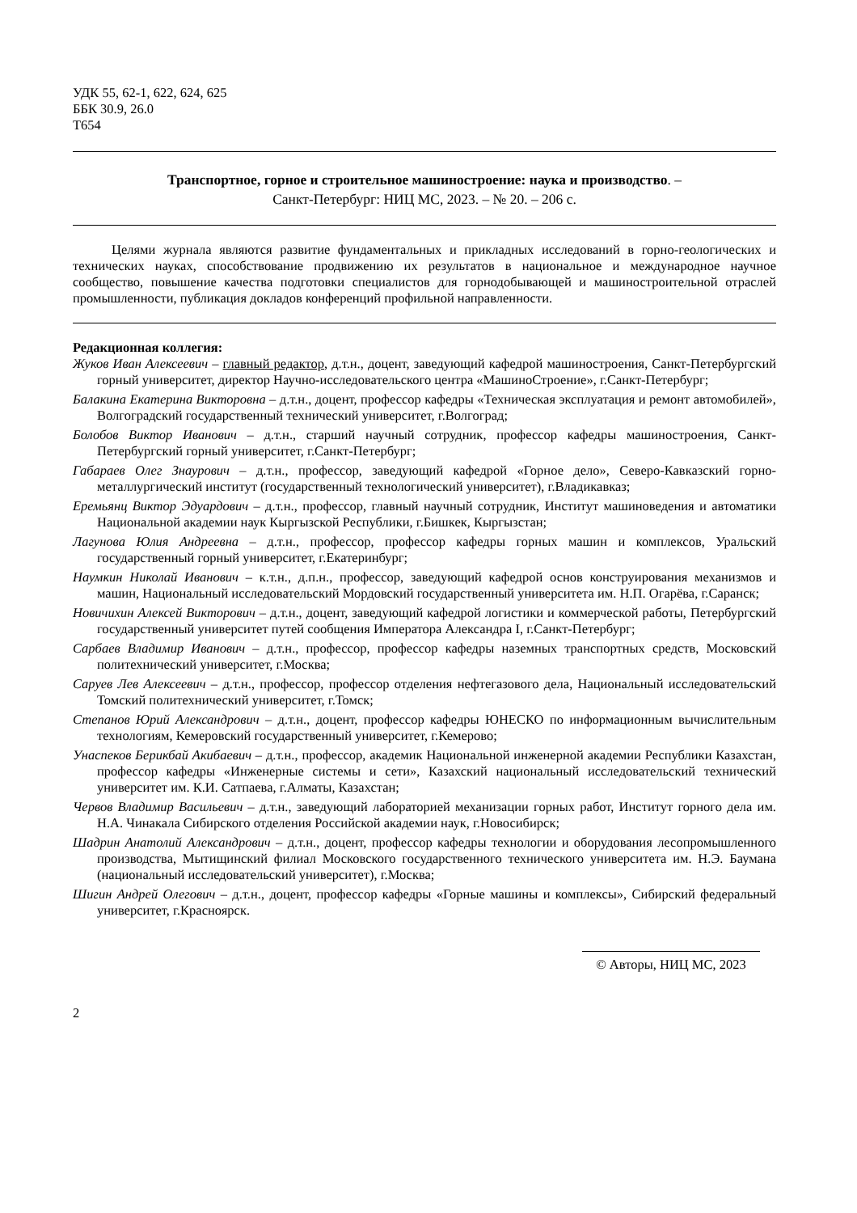УДК 55, 62-1, 622, 624, 625
ББК 30.9, 26.0
Т654
Транспортное, горное и строительное машиностроение: наука и производство. –
Санкт-Петербург: НИЦ МС, 2023. – № 20. – 206 с.
Целями журнала являются развитие фундаментальных и прикладных исследований в горно-геологических и технических науках, способствование продвижению их результатов в национальное и международное научное сообщество, повышение качества подготовки специалистов для горнодобывающей и машиностроительной отраслей промышленности, публикация докладов конференций профильной направленности.
Редакционная коллегия:
Жуков Иван Алексеевич – главный редактор, д.т.н., доцент, заведующий кафедрой машиностроения, Санкт-Петербургский горный университет, директор Научно-исследовательского центра «МашиноСтроение», г.Санкт-Петербург;
Балакина Екатерина Викторовна – д.т.н., доцент, профессор кафедры «Техническая эксплуатация и ремонт автомобилей», Волгоградский государственный технический университет, г.Волгоград;
Болобов Виктор Иванович – д.т.н., старший научный сотрудник, профессор кафедры машиностроения, Санкт-Петербургский горный университет, г.Санкт-Петербург;
Габараев Олег Знаурович – д.т.н., профессор, заведующий кафедрой «Горное дело», Северо-Кавказский горно-металлургический институт (государственный технологический университет), г.Владикавказ;
Еремьянц Виктор Эдуардович – д.т.н., профессор, главный научный сотрудник, Институт машиноведения и автоматики Национальной академии наук Кыргызской Республики, г.Бишкек, Кыргызстан;
Лагунова Юлия Андреевна – д.т.н., профессор, профессор кафедры горных машин и комплексов, Уральский государственный горный университет, г.Екатеринбург;
Наумкин Николай Иванович – к.т.н., д.п.н., профессор, заведующий кафедрой основ конструирования механизмов и машин, Национальный исследовательский Мордовский государственный университета им. Н.П. Огарёва, г.Саранск;
Новичихин Алексей Викторович – д.т.н., доцент, заведующий кафедрой логистики и коммерческой работы, Петербургский государственный университет путей сообщения Императора Александра I, г.Санкт-Петербург;
Сарбаев Владимир Иванович – д.т.н., профессор, профессор кафедры наземных транспортных средств, Московский политехнический университет, г.Москва;
Саруев Лев Алексеевич – д.т.н., профессор, профессор отделения нефтегазового дела, Национальный исследовательский Томский политехнический университет, г.Томск;
Степанов Юрий Александрович – д.т.н., доцент, профессор кафедры ЮНЕСКО по информационным вычислительным технологиям, Кемеровский государственный университет, г.Кемерово;
Унаспеков Берикбай Акибаевич – д.т.н., профессор, академик Национальной инженерной академии Республики Казахстан, профессор кафедры «Инженерные системы и сети», Казахский национальный исследовательский технический университет им. К.И. Сатпаева, г.Алматы, Казахстан;
Червов Владимир Васильевич – д.т.н., заведующий лабораторией механизации горных работ, Институт горного дела им. Н.А. Чинакала Сибирского отделения Российской академии наук, г.Новосибирск;
Шадрин Анатолий Александрович – д.т.н., доцент, профессор кафедры технологии и оборудования лесопромышленного производства, Мытищинский филиал Московского государственного технического университета им. Н.Э. Баумана (национальный исследовательский университет), г.Москва;
Шигин Андрей Олегович – д.т.н., доцент, профессор кафедры «Горные машины и комплексы», Сибирский федеральный университет, г.Красноярск.
© Авторы, НИЦ МС, 2023
2